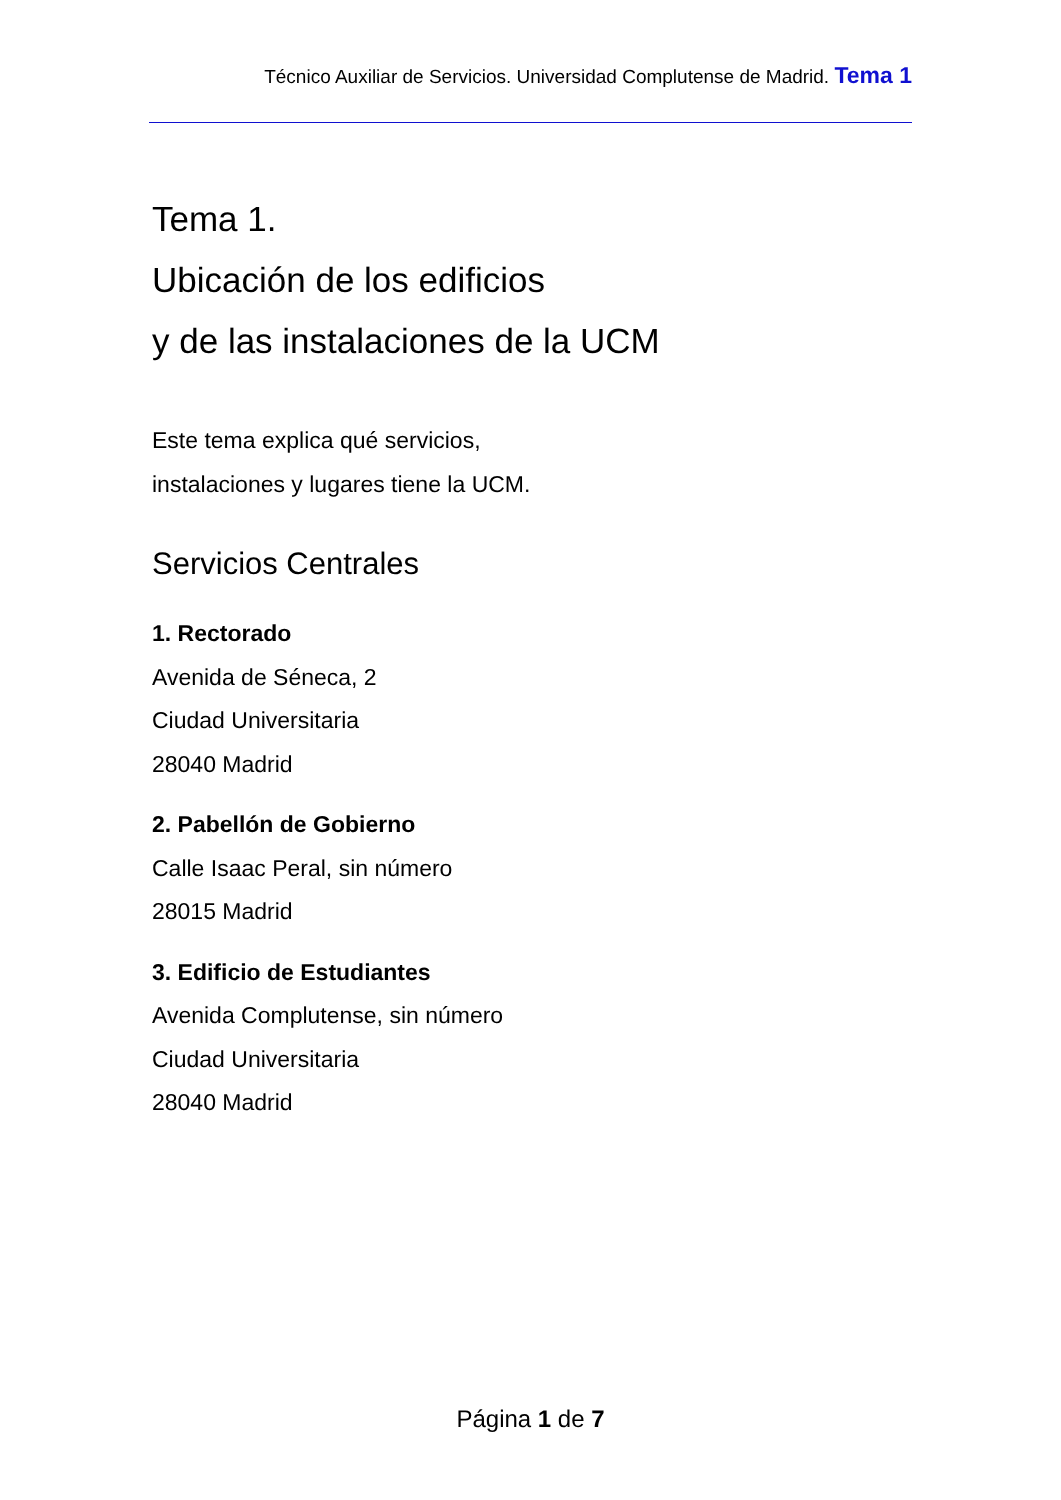Técnico Auxiliar de Servicios. Universidad Complutense de Madrid. Tema 1
Tema 1.
Ubicación de los edificios
y de las instalaciones de la UCM
Este tema explica qué servicios,
instalaciones y lugares tiene la UCM.
Servicios Centrales
1. Rectorado
Avenida de Séneca, 2
Ciudad Universitaria
28040 Madrid
2. Pabellón de Gobierno
Calle Isaac Peral, sin número
28015 Madrid
3. Edificio de Estudiantes
Avenida Complutense, sin número
Ciudad Universitaria
28040 Madrid
Página 1 de 7